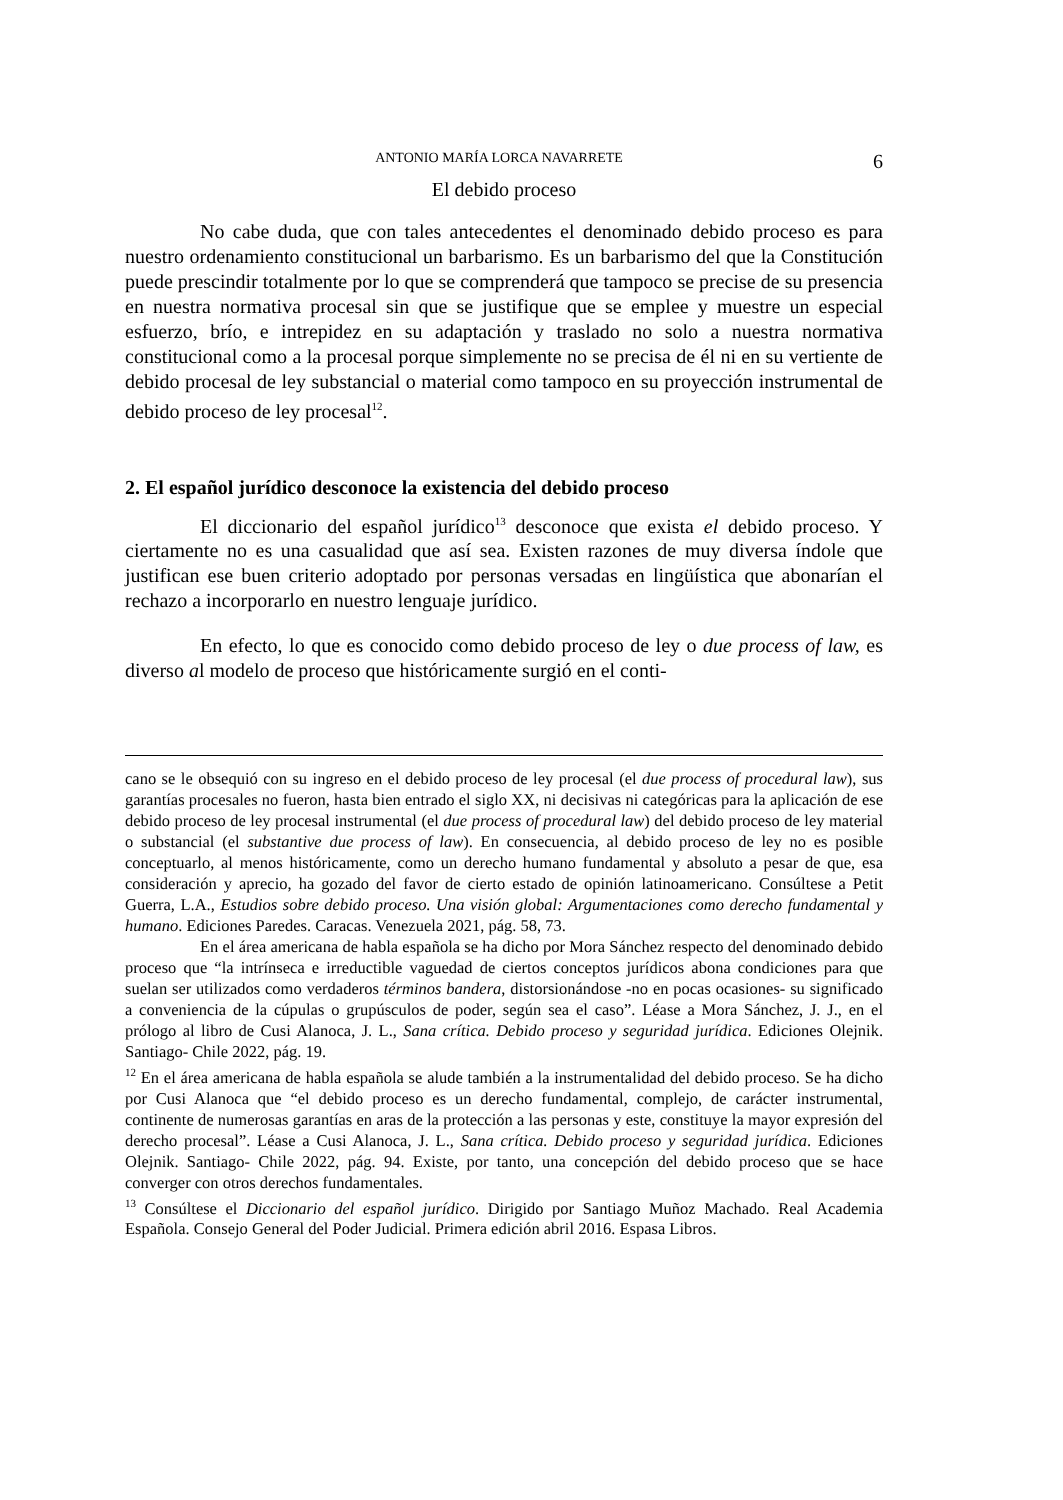ANTONIO MARÍA LORCA NAVARRETE 6
El debido proceso
No cabe duda, que con tales antecedentes el denominado debido proceso es para nuestro ordenamiento constitucional un barbarismo. Es un barbarismo del que la Constitución puede prescindir totalmente por lo que se comprenderá que tampoco se precise de su presencia en nuestra normativa procesal sin que se justifique que se emplee y muestre un especial esfuerzo, brío, e intrepidez en su adaptación y traslado no solo a nuestra normativa constitucional como a la procesal porque simplemente no se precisa de él ni en su vertiente de debido procesal de ley substancial o material como tampoco en su proyección instrumental de debido proceso de ley procesal<sup>12</sup>.
2. El español jurídico desconoce la existencia del debido proceso
El diccionario del español jurídico<sup>13</sup> desconoce que exista el debido proceso. Y ciertamente no es una casualidad que así sea. Existen razones de muy diversa índole que justifican ese buen criterio adoptado por personas versadas en lingüística que abonarían el rechazo a incorporarlo en nuestro lenguaje jurídico.
En efecto, lo que es conocido como debido proceso de ley o due process of law, es diverso al modelo de proceso que históricamente surgió en el conti-
cano se le obsequió con su ingreso en el debido proceso de ley procesal (el due process of procedural law), sus garantías procesales no fueron, hasta bien entrado el siglo XX, ni decisivas ni categóricas para la aplicación de ese debido proceso de ley procesal instrumental (el due process of procedural law) del debido proceso de ley material o substancial (el substantive due process of law). En consecuencia, al debido proceso de ley no es posible conceptuarlo, al menos históricamente, como un derecho humano fundamental y absoluto a pesar de que, esa consideración y aprecio, ha gozado del favor de cierto estado de opinión latinoamericano. Consúltese a Petit Guerra, L.A., Estudios sobre debido proceso. Una visión global: Argumentaciones como derecho fundamental y humano. Ediciones Paredes. Caracas. Venezuela 2021, pág. 58, 73.
En el área americana de habla española se ha dicho por Mora Sánchez respecto del denominado debido proceso que “la intrínseca e irreductible vaguedad de ciertos conceptos jurídicos abona condiciones para que suelan ser utilizados como verdaderos términos bandera, distorsionándose -no en pocas ocasiones- su significado a conveniencia de la cúpulas o grupúsculos de poder, según sea el caso”. Léase a Mora Sánchez, J. J., en el prólogo al libro de Cusi Alanoca, J. L., Sana crítica. Debido proceso y seguridad jurídica. Ediciones Olejnik. Santiago- Chile 2022, pág. 19.
<sup>12</sup> En el área americana de habla española se alude también a la instrumentalidad del debido proceso. Se ha dicho por Cusi Alanoca que “el debido proceso es un derecho fundamental, complejo, de carácter instrumental, continente de numerosas garantías en aras de la protección a las personas y este, constituye la mayor expresión del derecho procesal”. Léase a Cusi Alanoca, J. L., Sana crítica. Debido proceso y seguridad jurídica. Ediciones Olejnik. Santiago- Chile 2022, pág. 94. Existe, por tanto, una concepción del debido proceso que se hace converger con otros derechos fundamentales.
<sup>13</sup> Consúltese el Diccionario del español jurídico. Dirigido por Santiago Muñoz Machado. Real Academia Española. Consejo General del Poder Judicial. Primera edición abril 2016. Espasa Libros.